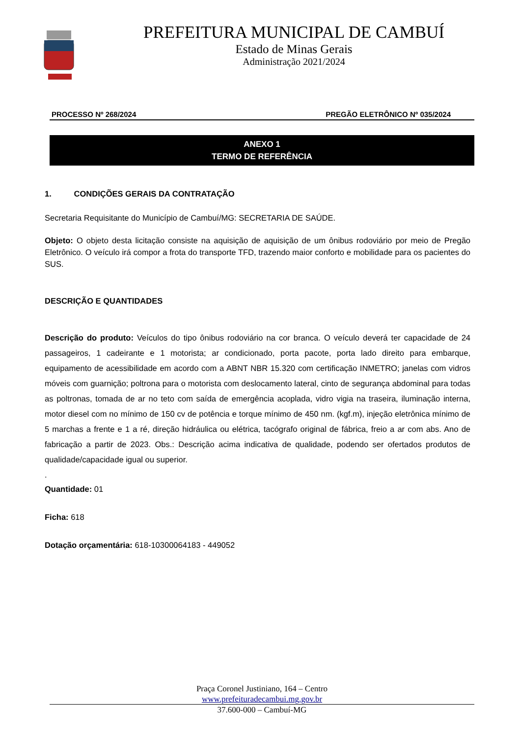PREFEITURA MUNICIPAL DE CAMBUÍ
Estado de Minas Gerais
Administração 2021/2024
PROCESSO Nº 268/2024 PREGÃO ELETRÔNICO Nº 035/2024
ANEXO 1
TERMO DE REFERÊNCIA
1. CONDIÇÕES GERAIS DA CONTRATAÇÃO
Secretaria Requisitante do Município de Cambuí/MG: SECRETARIA DE SAÚDE.
Objeto: O objeto desta licitação consiste na aquisição de aquisição de um ônibus rodoviário por meio de Pregão Eletrônico. O veículo irá compor a frota do transporte TFD, trazendo maior conforto e mobilidade para os pacientes do SUS.
DESCRIÇÃO E QUANTIDADES
Descrição do produto: Veículos do tipo ônibus rodoviário na cor branca. O veículo deverá ter capacidade de 24 passageiros, 1 cadeirante e 1 motorista; ar condicionado, porta pacote, porta lado direito para embarque, equipamento de acessibilidade em acordo com a ABNT NBR 15.320 com certificação INMETRO; janelas com vidros móveis com guarnição; poltrona para o motorista com deslocamento lateral, cinto de segurança abdominal para todas as poltronas, tomada de ar no teto com saída de emergência acoplada, vidro vigia na traseira, iluminação interna, motor diesel com no mínimo de 150 cv de potência e torque mínimo de 450 nm. (kgf.m), injeção eletrônica mínimo de 5 marchas a frente e 1 a ré, direção hidráulica ou elétrica, tacógrafo original de fábrica, freio a ar com abs. Ano de fabricação a partir de 2023. Obs.: Descrição acima indicativa de qualidade, podendo ser ofertados produtos de qualidade/capacidade igual ou superior.
.
Quantidade: 01
Ficha: 618
Dotação orçamentária: 618-10300064183 - 449052
Praça Coronel Justiniano, 164 – Centro
www.prefeituradecambui.mg.gov.br
37.600-000 – Cambuí-MG